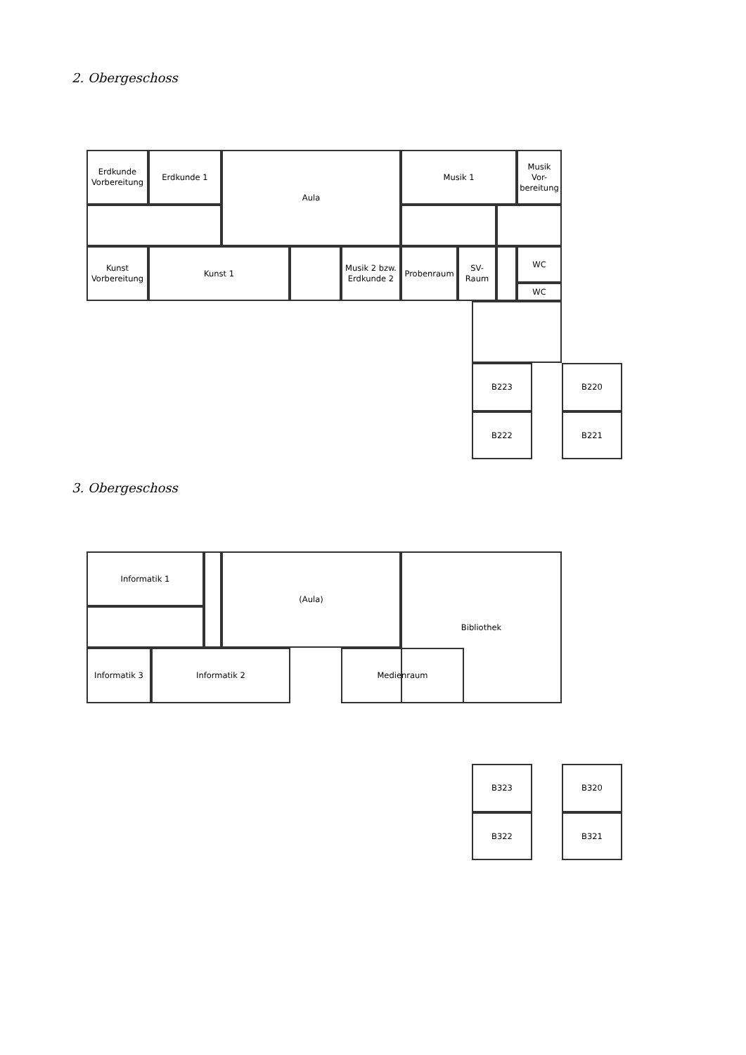2. Obergeschoss
Erdkunde
Vorbereitung
Erdkunde 1 Aula Musik 1
Musik
Vor-
bereitung
Kunst
Vorbereitung
Kunst 1
Musik 2 bzw.
Erdkunde 2
Probenraum
SV-
Raum
WC
WC
B223 B220
B222 B221
3. Obergeschoss
Informatik 1 (Aula) Bibliothek
Informatik 3 Informatik 2 Medienraum
B323 B320
B322 B321